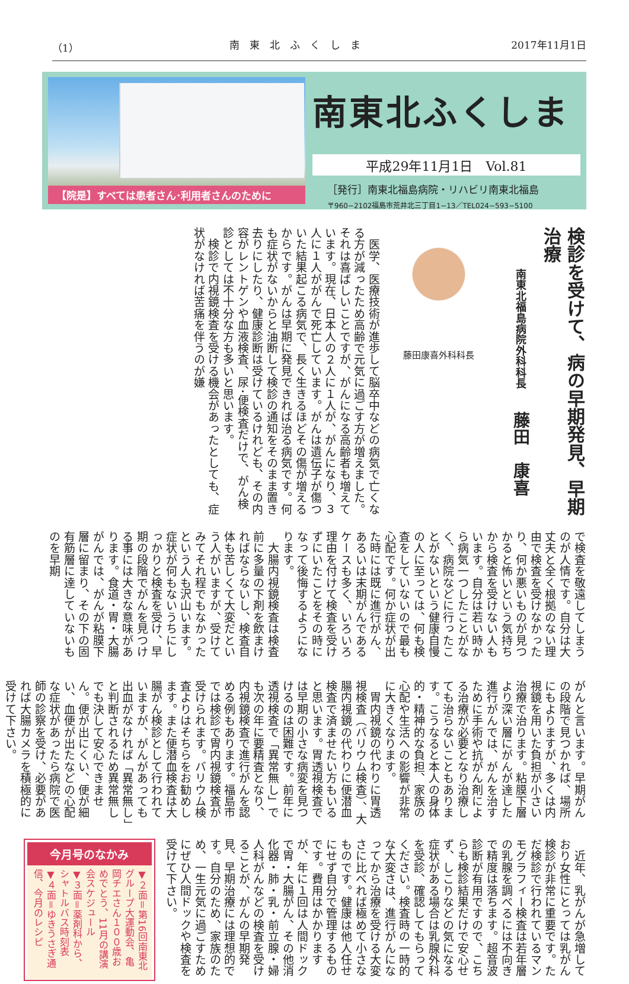（1） 南　東　北　ふ　く　し　ま 2017年11月1日
【院是】すべては患者さん･利用者さんのために
南東北ふくしま
平成29年11月1日　Vol.81
［発行］南東北福島病院・リハビリ南東北福島
〒960−2102福島市荒井北三丁目1−13／TEL024−593−5100
検診を受けて、病の早期発見、早期治療
南東北福島病院外科科長　藤田　康喜
藤田康喜外科科長
　医学、医療技術が進歩して脳卒中などの病気で亡くなる方が減ったため高齢で元気に過ごす方が増えました。それは喜ばしいことですが、がんになる高齢者も増えています。現在、日本人の２人に１人が、がんになり、３人に１人ががんで死亡しています。がんは遺伝子が傷ついた結果起こる病気で、長く生きるほどその傷が増えるからです。がんは早期に発見できれば治る病気です。何も症状がないからと油断して検診の通知をそのまま置き去りにしたり、健康診断は受けているけれども、その内容がレントゲンや血液検査、尿･便検査だけで、がん検診としては不十分な方も多いと思います。
　検診で内視鏡検査を受ける機会があったとしても、症状がなければ苦痛を伴うのが嫌
で検査を敬遠してしまうのが人情です。自分は大丈夫と全く根拠のない理由で検査を受けなかったり、何か悪いものが見つかると怖いという気持ちから検査を受けない人もいます。自分は若い時から病気一つしたことがなく、病院などに行ったことがないという健康自慢の人に至っては、何も検査をしていないので最も心配です。何か症状が出た時には既に進行がん、あるいは末期がんであるケースも多く、いろいろ理由を付けて検査を受けずにいたことをその時になって後悔するようになります。
　大腸内視鏡検査は検査前に多量の下剤を飲まければならないし、検査自体も苦しくて大変だという人がいますが、受けてみてそれ程でもなかったという人も沢山います。症状が何もないうちにしっかりと検査を受け、早期の段階でがんを見つける事には大きな意味があります。食道・胃・大腸がんでは、がんが粘膜下層に留まり、その下の固有筋層に達していないものを早期
がんと言います。早期がんの段階で見つかれば、場所にもよりますが、多くは内視鏡を用いた負担が小さい治療で治ります。粘膜下層より深い層にがんが達した進行がんでは、がんを治すために手術や抗がん剤による治療が必要となり治療しても治らないこともあります。こうなると本人の身体的・精神的な負担、家族の心配や生活への影響が非常に大きくなります。
　胃内視鏡の代わりに胃透視検査（バリウム検査）、大腸内視鏡の代わりに便潜血検査で済ませたい方もいると思います。胃透視検査では早期の小さな病変を見つけるのは困難です。前年に透視検査で「異常無し」でも次の年に要精査となり、内視鏡検査で進行がんを認める例もあります。福島市では検診で胃内視鏡検査が受けられます。バリウム検査よりはそちらをお勧めします。また便潜血検査は大腸がん検診として行われていますが、がんがあっても出血がなければ「異常無し」と判断されるため異常無しでも決して安心できません。便が出にくい、便が細い、血便が出たなどの心配な症状があったら病院で医師の診察を受け、必要があれば大腸カメラを積極的に受けて下さい。
　近年、乳がんが急増しており女性にとっては乳がん検診が非常に重要です。ただ検診で行われているマンモグラフィー検査は若年層の乳腺を調べるには不向きで精度は落ちます。超音波診断が有用ですので、こちらも検診結果だけで安心せず、しこりなどの気になる症状がある場合は乳腺外科を受診、確認してもらってください。検査時の一時的な大変さは、進行がんになってから治療を受ける大変さに比べれば極めて小さなものです。健康は他人任せにせず自分で管理するものです。費用はかかりますが、年に１回は人間ドックで胃・大腸がん、その他消化器・肺・乳・前立腺・婦人科がんなどの検査を受けることが、がんの早期発見、早期治療には理想的です。自分のため、家族のため、一生元気に過ごすためにぜひ人間ドックや検査を受けて下さい。
今月号のなかみ
▼２面＝第16回南東北グループ大運動会、亀岡チエさん１００歳おめでとう、11月の講演会スケジュール
▼３面＝薬剤科から、シャトルバス時刻表
▼４面＝ゆきうさぎ通信、今月のレシピ